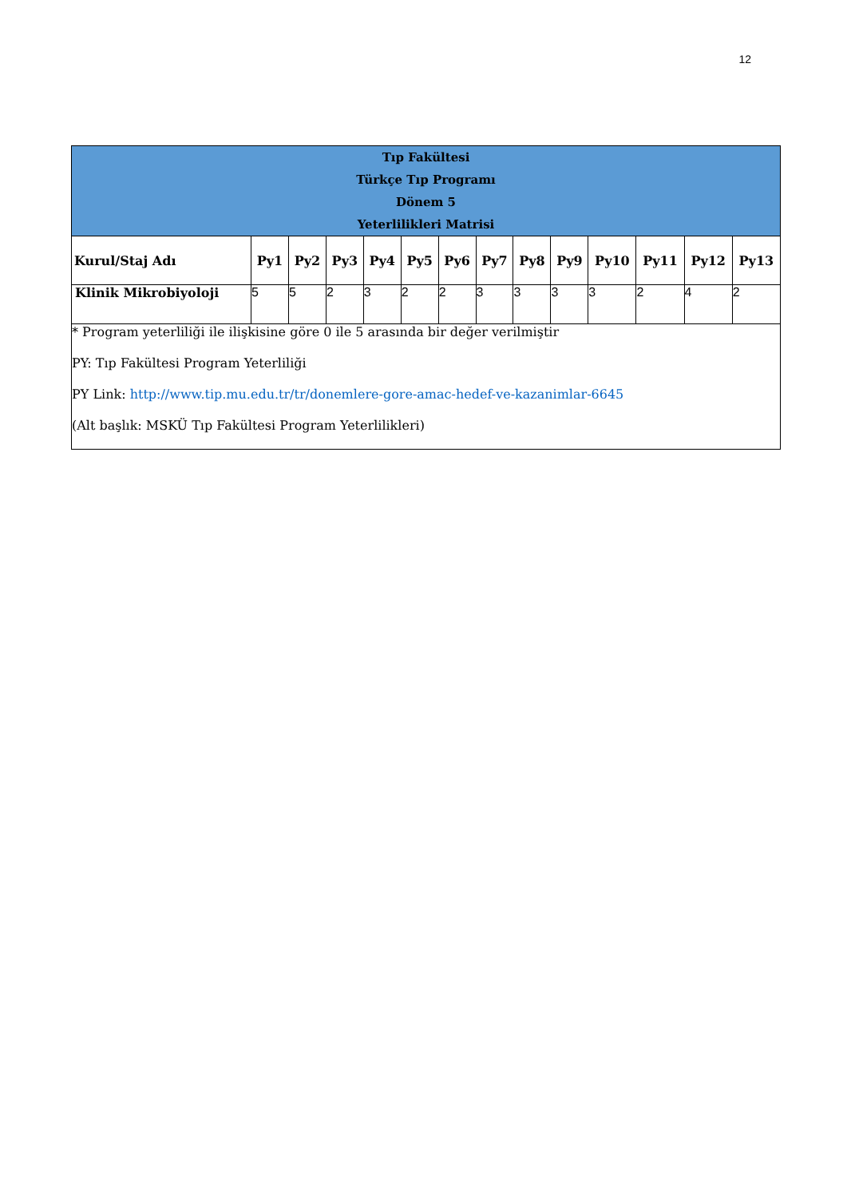12
| Tıp Fakültesi Türkçe Tıp Programı Dönem 5 Yeterlilikleri Matrisi | | | | | | | | | | | | | |
| Kurul/Staj Adı | Py1 | Py2 | Py3 | Py4 | Py5 | Py6 | Py7 | Py8 | Py9 | Py10 | Py11 | Py12 | Py13 |
| Klinik Mikrobiyoloji | 5 | 5 | 2 | 3 | 2 | 2 | 3 | 3 | 3 | 3 | 2 | 4 | 2 |
| * Program yeterliliği ile ilişkisine göre 0 ile 5 arasında bir değer verilmiştir PY: Tıp Fakültesi Program Yeterliliği PY Link: http://www.tip.mu.edu.tr/tr/donemlere-gore-amac-hedef-ve-kazanimlar-6645 (Alt başlık: MSKÜ Tıp Fakültesi Program Yeterlilikleri) | | | | | | | | | | | | | |